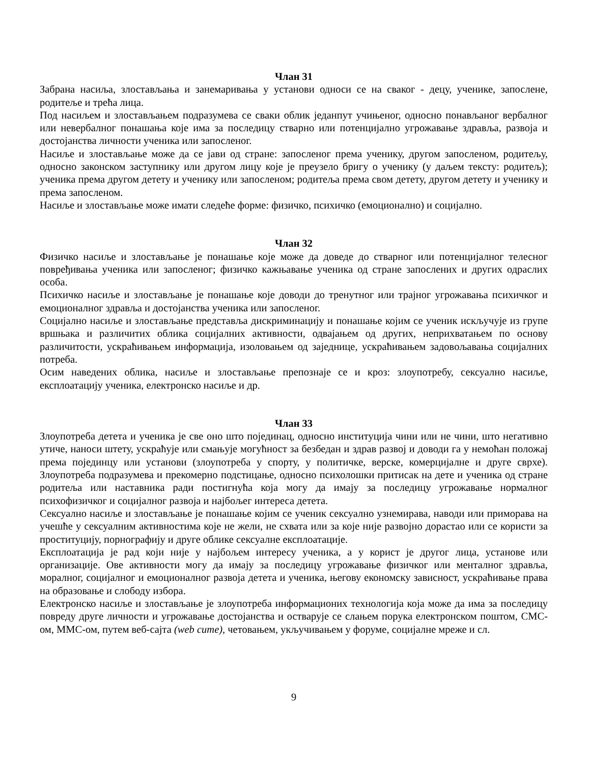Члан 31
Забрана насиља, злостављања и занемаривања у установи односи се на сваког - децу, ученике, запослене, родитеље и трећа лица.
Под насиљем и злостављањем подразумева се сваки облик једанпут учињеног, односно понављаног вербалног или невербалног понашања које има за последицу стварно или потенцијално угрожавање здравља, развоја и достојанства личности ученика или запосленог.
Насиље и злостављање може да се јави од стране: запосленог према ученику, другом запосленом, родитељу, односно законском заступнику или другом лицу које је преузело бригу о ученику (у даљем тексту: родитељ); ученика према другом детету и ученику или запосленом; родитеља према свом детету, другом детету и ученику и према запосленом.
Насиље и злостављање може имати следеће форме: физичко, психичко (емоционално) и социјално.
Члан 32
Физичко насиље и злостављање је понашање које може да доведе до стварног или потенцијалног телесног повређивања ученика или запосленог; физичко кажњавање ученика од стране запослених и других одраслих особа.
Психичко насиље и злостављање је понашање које доводи до тренутног или трајног угрожавања психичког и емоционалног здравља и достојанства ученика или запосленог.
Социјално насиље и злостављање представља дискриминацију и понашање којим се ученик искључује из групе вршњака и различитих облика социјалних активности, одвајањем од других, неприхватањем по основу различитости, ускраћивањем информација, изоловањем од заједнице, ускраћивањем задовољавања социјалних потреба.
Осим наведених облика, насиље и злостављање препознаје се и кроз: злоупотребу, сексуално насиље, експлоатацију ученика, електронско насиље и др.
Члан 33
Злоупотреба детета и ученика је све оно што појединац, односно институција чини или не чини, што негативно утиче, наноси штету, ускраћује или смањује могућност за безбедан и здрав развој и доводи га у немоћан положај према појединцу или установи (злоупотреба у спорту, у политичке, верске, комерцијалне и друге сврхе). Злоупотреба подразумева и прекомерно подстицање, односно психолошки притисак на дете и ученика од стране родитеља или наставника ради постигнућа која могу да имају за последицу угрожавање нормалног психофизичког и социјалног развоја и најбољег интереса детета.
Сексуално насиље и злостављање је понашање којим се ученик сексуално узнемирава, наводи или приморава на учешће у сексуалним активностима које не жели, не схвата или за које није развојно дорастао или се користи за проституцију, порнографију и друге облике сексуалне експлоатације.
Експлоатација је рад који није у најбољем интересу ученика, а у корист је другог лица, установе или организације. Ове активности могу да имају за последицу угрожавање физичког или менталног здравља, моралног, социјалног и емоционалног развоја детета и ученика, његову економску зависност, ускраћивање права на образовање и слободу избора.
Електронско насиље и злостављање је злоупотреба информационих технологија која може да има за последицу повреду друге личности и угрожавање достојанства и остварује се слањем порука електронском поштом, СМС-ом, ММС-ом, путем веб-сајта (web cите), четовањем, укључивањем у форуме, социјалне мреже и сл.
9